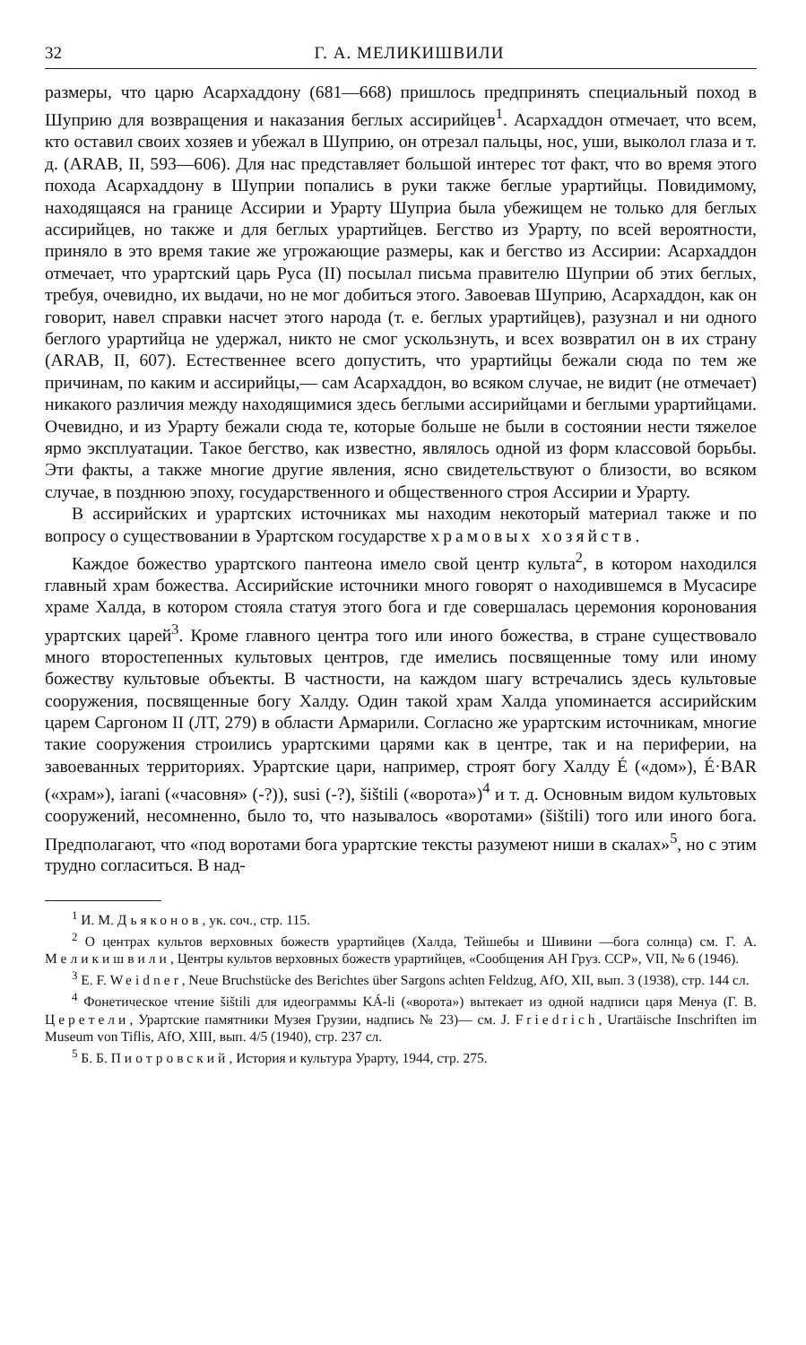32 Г. А. МЕЛИКИШВИЛИ
размеры, что царю Асархаддону (681—668) пришлось предпринять специальный поход в Шуприю для возвращения и наказания беглых ассирийцев<sup>1</sup>. Асархаддон отмечает, что всем, кто оставил своих хозяев и убежал в Шуприю, он отрезал пальцы, нос, уши, выколол глаза и т. д. (ARAB, II, 593—606). Для нас представляет большой интерес тот факт, что во время этого похода Асархаддону в Шуприи попались в руки также беглые урартийцы. Повидимому, находящаяся на границе Ассирии и Урарту Шуприа была убежищем не только для беглых ассирийцев, но также и для беглых урартийцев. Бегство из Урарту, по всей вероятности, приняло в это время такие же угрожающие размеры, как и бегство из Ассирии: Асархаддон отмечает, что урартский царь Руса (II) посылал письма правителю Шуприи об этих беглых, требуя, очевидно, их выдачи, но не мог добиться этого. Завоевав Шуприю, Асархаддон, как он говорит, навел справки насчет этого народа (т. е. беглых урартийцев), разузнал и ни одного беглого урартийца не удержал, никто не смог ускользнуть, и всех возвратил он в их страну (ARAB, II, 607). Естественнее всего допустить, что урартийцы бежали сюда по тем же причинам, по каким и ассирийцы,— сам Асархаддон, во всяком случае, не видит (не отмечает) никакого различия между находящимися здесь беглыми ассирийцами и беглыми урартийцами. Очевидно, и из Урарту бежали сюда те, которые больше не были в состоянии нести тяжелое ярмо эксплуатации. Такое бегство, как известно, являлось одной из форм классовой борьбы. Эти факты, а также многие другие явления, ясно свидетельствуют о близости, во всяком случае, в позднюю эпоху, государственного и общественного строя Ассирии и Урарту.
В ассирийских и урартских источниках мы находим некоторый материал также и по вопросу о существовании в Урартском государстве храмовых хозяйств.
Каждое божество урартского пантеона имело свой центр культа<sup>2</sup>, в котором находился главный храм божества. Ассирийские источники много говорят о находившемся в Мусасире храме Халда, в котором стояла статуя этого бога и где совершалась церемония коронования урартских царей<sup>3</sup>. Кроме главного центра того или иного божества, в стране существовало много второстепенных культовых центров, где имелись посвященные тому или иному божеству культовые объекты. В частности, на каждом шагу встречались здесь культовые сооружения, посвященные богу Халду. Один такой храм Халда упоминается ассирийским царем Саргоном II (ЛТ, 279) в области Армарили. Согласно же урартским источникам, многие такие сооружения строились урартскими царями как в центре, так и на периферии, на завоеванных территориях. Урартские цари, например, строят богу Халду É («дом»), É·BAR («храм»), iarani («часовня» (-?)), susi (-?), šištili («ворота»)<sup>4</sup> и т. д. Основным видом культовых сооружений, несомненно, было то, что называлось «воротами» (šištili) того или иного бога. Предполагают, что «под воротами бога урартские тексты разумеют ниши в скалах»<sup>5</sup>, но с этим трудно согласиться. В над-
<sup>1</sup> И. М. Дьяконов, ук. соч., стр. 115.
<sup>2</sup> О центрах культов верховных божеств урартийцев (Халда, Тейшебы и Шивини —бога солнца) см. Г. А. Меликишвили, Центры культов верховных божеств урартийцев, «Сообщения АН Груз. ССР», VII, № 6 (1946).
<sup>3</sup> E. F. Weidner, Neue Bruchstücke des Berichtes über Sargons achten Feldzug, AfO, XII, вып. 3 (1938), стр. 144 сл.
<sup>4</sup> Фонетическое чтение šištili для идеограммы KÁ-li («ворота») вытекает из одной надписи царя Менуа (Г. В. Церетели, Урартские памятники Музея Грузии, надпись № 23)— см. J. Friedrich, Urartäische Inschriften im Museum von Tiflis, AfO, XIII, вып. 4/5 (1940), стр. 237 сл.
<sup>5</sup> Б. Б. Пиотровский, История и культура Урарту, 1944, стр. 275.